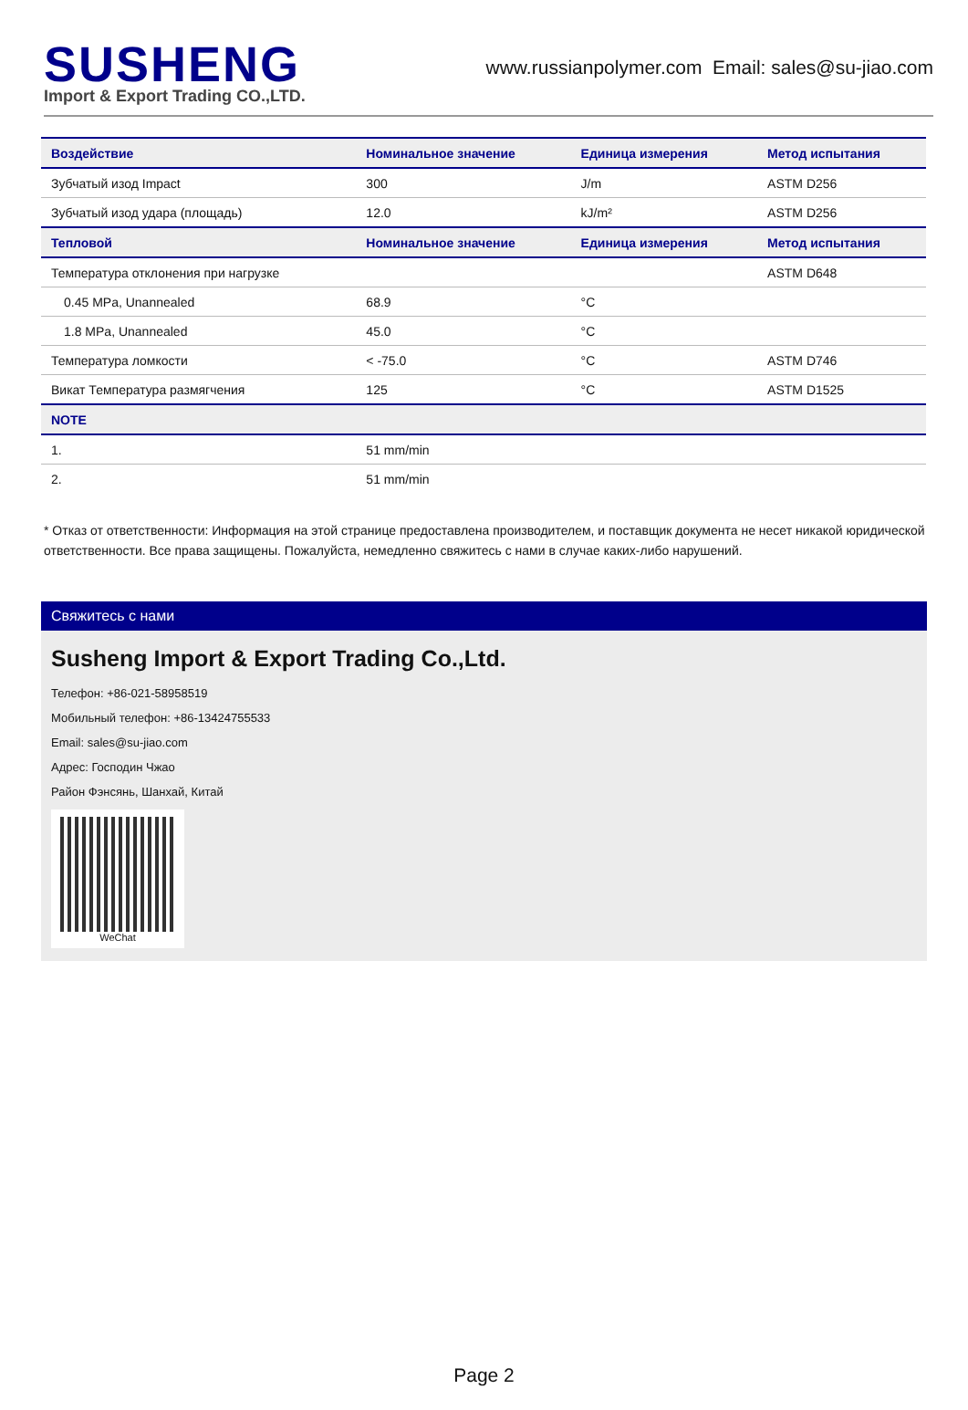SUSHENG
Import & Export Trading CO.,LTD.
www.russianpolymer.com Email: sales@su-jiao.com
| Воздействие | Номинальное значение | Единица измерения | Метод испытания |
| --- | --- | --- | --- |
| Зубчатый изод Impact | 300 | J/m | ASTM D256 |
| Зубчатый изод удара (площадь) | 12.0 | kJ/m² | ASTM D256 |
| Тепловой | Номинальное значение | Единица измерения | Метод испытания |
| Температура отклонения при нагрузке | | | ASTM D648 |
| 0.45 MPa, Unannealed | 68.9 | °C | |
| 1.8 MPa, Unannealed | 45.0 | °C | |
| Температура ломкости | < -75.0 | °C | ASTM D746 |
| Викат Температура размягчения | 125 | °C | ASTM D1525 |
| NOTE | | | |
| 1. | 51 mm/min | | |
| 2. | 51 mm/min | | |
* Отказ от ответственности: Информация на этой странице предоставлена производителем, и поставщик документа не несет никакой юридической ответственности. Все права защищены. Пожалуйста, немедленно свяжитесь с нами в случае каких-либо нарушений.
Свяжитесь с нами
Susheng Import & Export Trading Co.,Ltd.
Телефон: +86-021-58958519
Мобильный телефон: +86-13424755533
Email: sales@su-jiao.com
Адрес: Господин Чжао
Район Фэнсянь, Шанхай, Китай
WeChat
Page 2